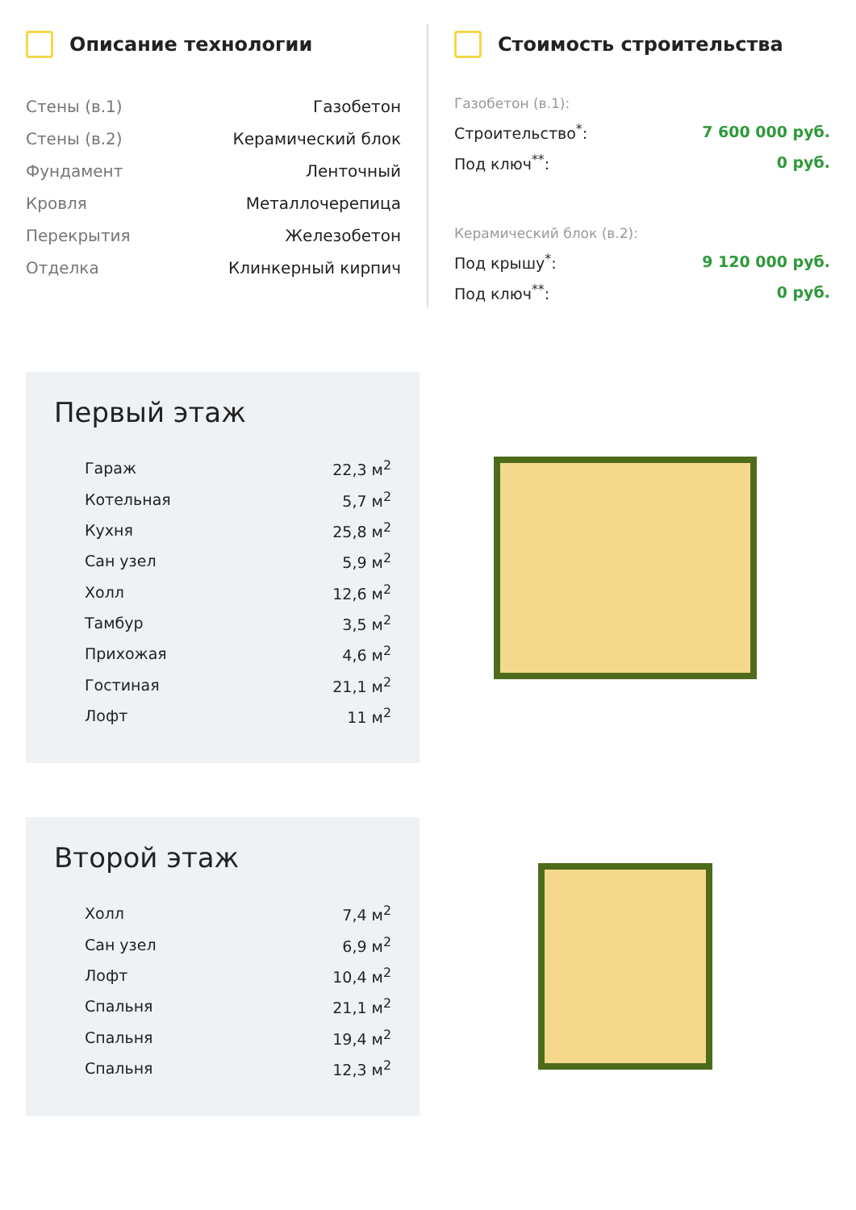Описание технологии
| Стены (в.1) | Газобетон |
| Стены (в.2) | Керамический блок |
| Фундамент | Ленточный |
| Кровля | Металлочерепица |
| Перекрытия | Железобетон |
| Отделка | Клинкерный кирпич |
Стоимость строительства
| Газобетон (в.1): | |
| Строительство<sup>*</sup>: | 7 600 000 руб. |
| Под ключ<sup>**</sup>: | 0 руб. |
| Керамический блок (в.2): | |
| Под крышу<sup>*</sup>: | 9 120 000 руб. |
| Под ключ<sup>**</sup>: | 0 руб. |
Первый этаж
| Гараж | 22,3 м<sup>2</sup> |
| Котельная | 5,7 м<sup>2</sup> |
| Кухня | 25,8 м<sup>2</sup> |
| Сан узел | 5,9 м<sup>2</sup> |
| Холл | 12,6 м<sup>2</sup> |
| Тамбур | 3,5 м<sup>2</sup> |
| Прихожая | 4,6 м<sup>2</sup> |
| Гостиная | 21,1 м<sup>2</sup> |
| Лофт | 11 м<sup>2</sup> |
Второй этаж
| Холл | 7,4 м<sup>2</sup> |
| Сан узел | 6,9 м<sup>2</sup> |
| Лофт | 10,4 м<sup>2</sup> |
| Спальня | 21,1 м<sup>2</sup> |
| Спальня | 19,4 м<sup>2</sup> |
| Спальня | 12,3 м<sup>2</sup> |